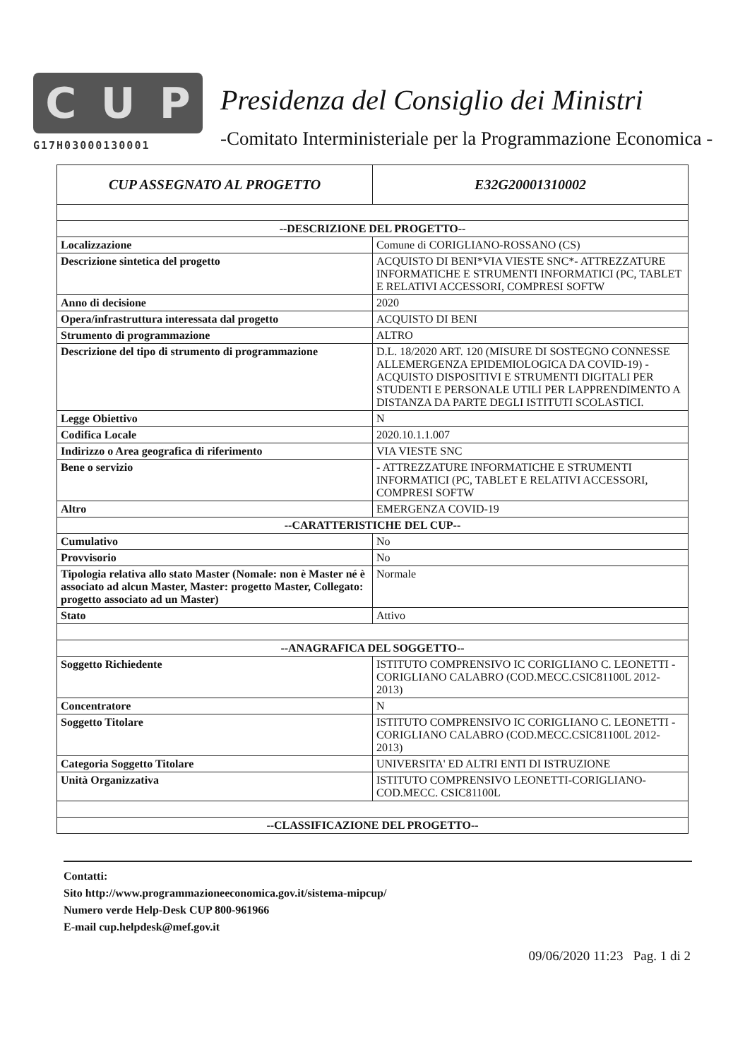C U P
G17H03000130001
Presidenza del Consiglio dei Ministri
-Comitato Interministeriale per la Programmazione Economica -
| CUP ASSEGNATO AL PROGETTO | E32G20001310002 |
| --DESCRIZIONE DEL PROGETTO-- | |
| Localizzazione | Comune di CORIGLIANO-ROSSANO (CS) |
| Descrizione sintetica del progetto | ACQUISTO DI BENI*VIA VIESTE SNC*- ATTREZZATURE INFORMATICHE E STRUMENTI INFORMATICI (PC, TABLET E RELATIVI ACCESSORI, COMPRESI SOFTW |
| Anno di decisione | 2020 |
| Opera/infrastruttura interessata dal progetto | ACQUISTO DI BENI |
| Strumento di programmazione | ALTRO |
| Descrizione del tipo di strumento di programmazione | D.L. 18/2020 ART. 120 (MISURE DI SOSTEGNO CONNESSE ALLEMERGENZA EPIDEMIOLOGICA DA COVID-19) - ACQUISTO DISPOSITIVI E STRUMENTI DIGITALI PER STUDENTI E PERSONALE UTILI PER LAPPRENDIMENTO A DISTANZA DA PARTE DEGLI ISTITUTI SCOLASTICI. |
| Legge Obiettivo | N |
| Codifica Locale | 2020.10.1.1.007 |
| Indirizzo o Area geografica di riferimento | VIA VIESTE SNC |
| Bene o servizio | - ATTREZZATURE INFORMATICHE E STRUMENTI INFORMATICI (PC, TABLET E RELATIVI ACCESSORI, COMPRESI SOFTW |
| Altro | EMERGENZA COVID-19 |
| --CARATTERISTICHE DEL CUP-- | |
| Cumulativo | No |
| Provvisorio | No |
| Tipologia relativa allo stato Master (Nomale: non è Master né è associato ad alcun Master, Master: progetto Master, Collegato: progetto associato ad un Master) | Normale |
| Stato | Attivo |
| --ANAGRAFICA DEL SOGGETTO-- | |
| Soggetto Richiedente | ISTITUTO COMPRENSIVO IC CORIGLIANO C. LEONETTI - CORIGLIANO CALABRO (COD.MECC.CSIC81100L 2012-2013) |
| Concentratore | N |
| Soggetto Titolare | ISTITUTO COMPRENSIVO IC CORIGLIANO C. LEONETTI - CORIGLIANO CALABRO (COD.MECC.CSIC81100L 2012-2013) |
| Categoria Soggetto Titolare | UNIVERSITA' ED ALTRI ENTI DI ISTRUZIONE |
| Unità Organizzativa | ISTITUTO COMPRENSIVO LEONETTI-CORIGLIANO-COD.MECC. CSIC81100L |
| --CLASSIFICAZIONE DEL PROGETTO-- | |
Contatti:
Sito http://www.programmazioneeconomica.gov.it/sistema-mipcup/
Numero verde Help-Desk CUP 800-961966
E-mail cup.helpdesk@mef.gov.it
09/06/2020 11:23 Pag. 1 di 2